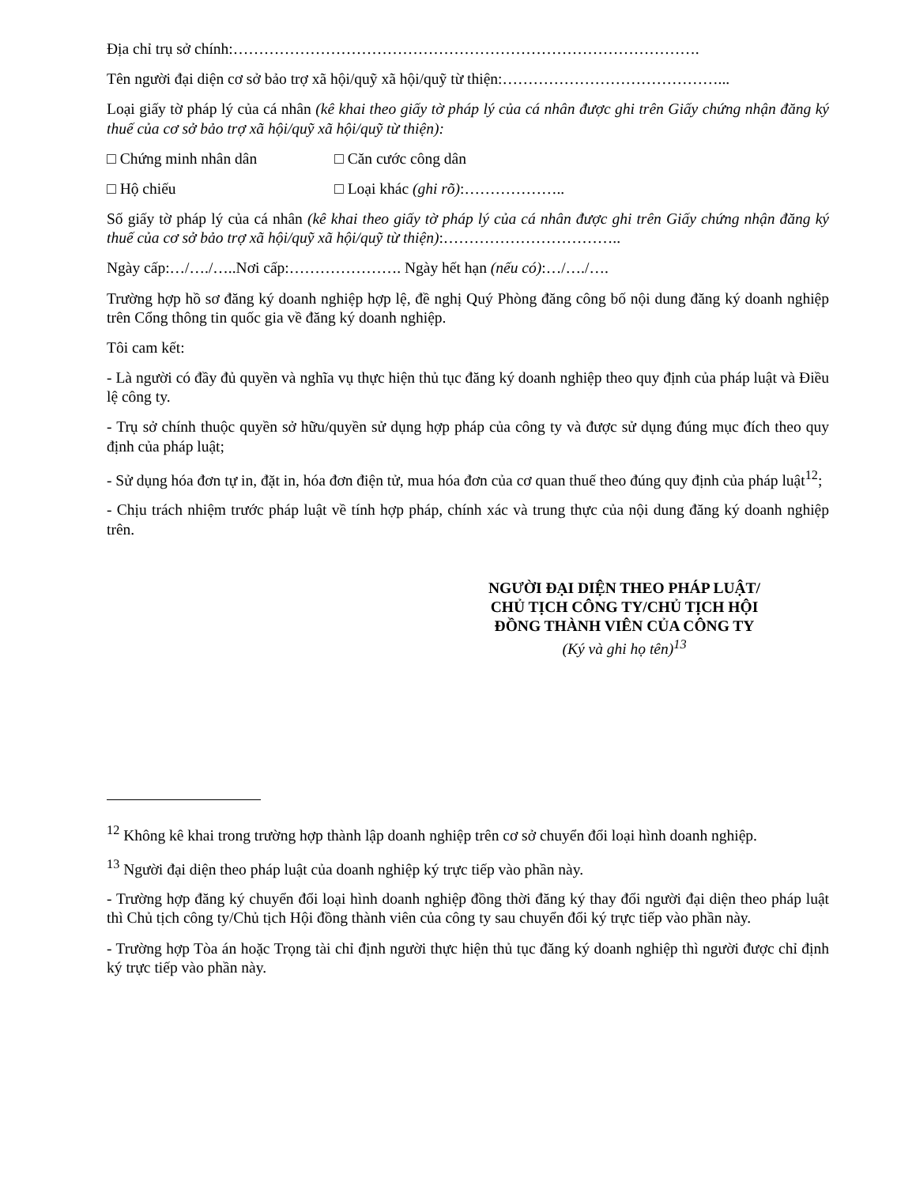Địa chỉ trụ sở chính:……………………………………………………………………………….
Tên người đại diện cơ sở bảo trợ xã hội/quỹ xã hội/quỹ từ thiện:……………………………………...
Loại giấy tờ pháp lý của cá nhân (kê khai theo giấy tờ pháp lý của cá nhân được ghi trên Giấy chứng nhận đăng ký thuế của cơ sở bảo trợ xã hội/quỹ xã hội/quỹ từ thiện):
□ Chứng minh nhân dân □ Căn cước công dân
□ Hộ chiếu □ Loại khác (ghi rõ):………………..
Số giấy tờ pháp lý của cá nhân (kê khai theo giấy tờ pháp lý của cá nhân được ghi trên Giấy chứng nhận đăng ký thuế của cơ sở bảo trợ xã hội/quỹ xã hội/quỹ từ thiện):……………………………..
Ngày cấp:…/…./…..Nơi cấp:…………………. Ngày hết hạn (nếu có):…/…./….
Trường hợp hồ sơ đăng ký doanh nghiệp hợp lệ, đề nghị Quý Phòng đăng công bố nội dung đăng ký doanh nghiệp trên Cổng thông tin quốc gia về đăng ký doanh nghiệp.
Tôi cam kết:
- Là người có đầy đủ quyền và nghĩa vụ thực hiện thủ tục đăng ký doanh nghiệp theo quy định của pháp luật và Điều lệ công ty.
- Trụ sở chính thuộc quyền sở hữu/quyền sử dụng hợp pháp của công ty và được sử dụng đúng mục đích theo quy định của pháp luật;
- Sử dụng hóa đơn tự in, đặt in, hóa đơn điện tử, mua hóa đơn của cơ quan thuế theo đúng quy định của pháp luật<sup>12</sup>;
- Chịu trách nhiệm trước pháp luật về tính hợp pháp, chính xác và trung thực của nội dung đăng ký doanh nghiệp trên.
NGƯỜI ĐẠI DIỆN THEO PHÁP LUẬT/
CHỦ TỊCH CÔNG TY/CHỦ TỊCH HỘI
ĐỒNG THÀNH VIÊN CỦA CÔNG TY
(Ký và ghi họ tên)<sup>13</sup>
<sup>12</sup> Không kê khai trong trường hợp thành lập doanh nghiệp trên cơ sở chuyển đổi loại hình doanh nghiệp.
<sup>13</sup> Người đại diện theo pháp luật của doanh nghiệp ký trực tiếp vào phần này.
- Trường hợp đăng ký chuyển đổi loại hình doanh nghiệp đồng thời đăng ký thay đổi người đại diện theo pháp luật thì Chủ tịch công ty/Chủ tịch Hội đồng thành viên của công ty sau chuyển đổi ký trực tiếp vào phần này.
- Trường hợp Tòa án hoặc Trọng tài chỉ định người thực hiện thủ tục đăng ký doanh nghiệp thì người được chỉ định ký trực tiếp vào phần này.